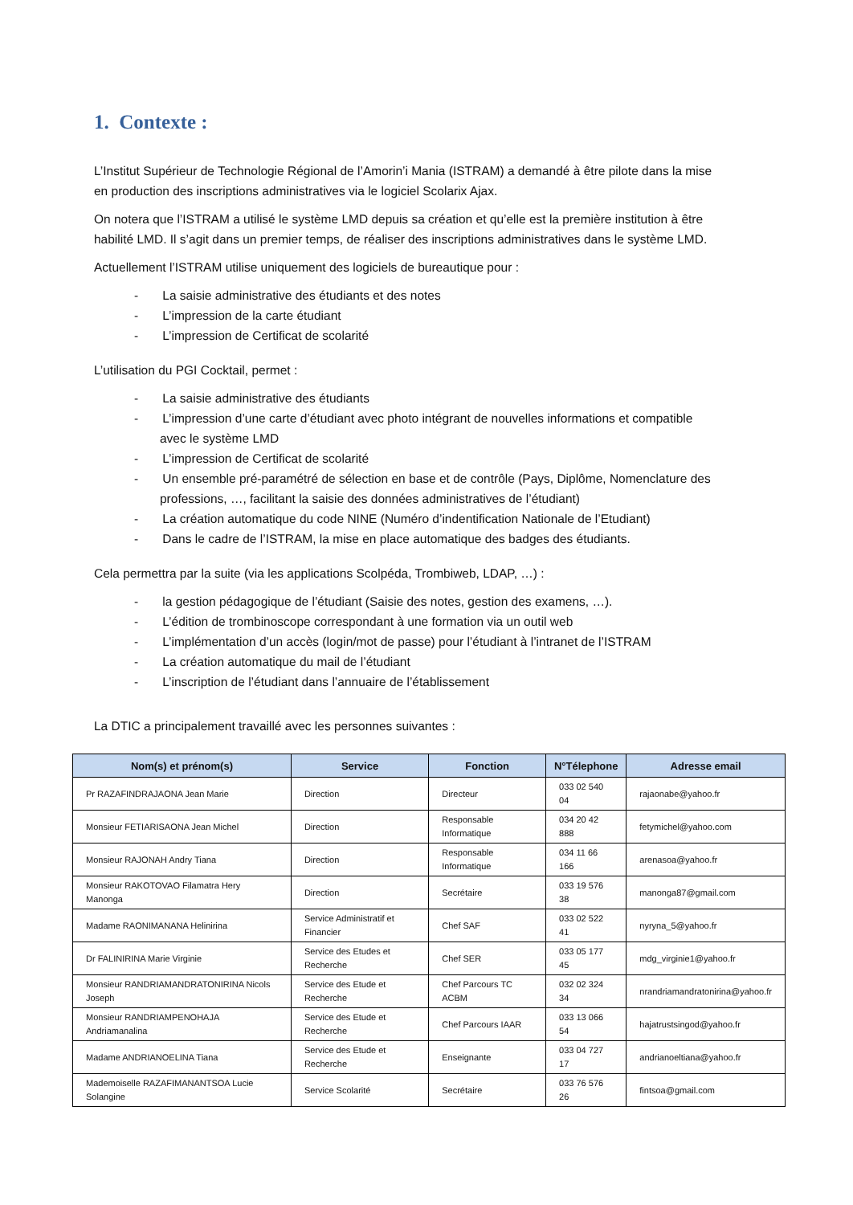1. Contexte :
L’Institut Supérieur de Technologie Régional de l’Amorin’i Mania (ISTRAM) a demandé à être pilote dans la mise en production des inscriptions administratives via le logiciel Scolarix Ajax.
On notera que l’ISTRAM a utilisé le système LMD depuis sa création et qu’elle est la première institution à être habilité LMD. Il s’agit dans un premier temps, de réaliser des inscriptions administratives dans le système LMD.
Actuellement l’ISTRAM utilise uniquement des logiciels de bureautique pour :
- La saisie administrative des étudiants et des notes
- L’impression de la carte étudiant
- L’impression de Certificat de scolarité
L’utilisation du PGI Cocktail, permet :
- La saisie administrative des étudiants
- L’impression d’une carte d’étudiant avec photo intégrant de nouvelles informations et compatible avec le système LMD
- L’impression de Certificat de scolarité
- Un ensemble pré-paramétré de sélection en base et de contrôle (Pays, Diplôme, Nomenclature des professions, …, facilitant la saisie des données administratives de l’étudiant)
- La création automatique du code NINE (Numéro d’indentification Nationale de l’Etudiant)
- Dans le cadre de l’ISTRAM, la mise en place automatique des badges des étudiants.
Cela permettra par la suite (via les applications Scolpéda, Trombiweb, LDAP, …) :
- la gestion pédagogique de l’étudiant (Saisie des notes, gestion des examens, …).
- L’édition de trombinoscope correspondant à une formation via un outil web
- L’implémentation d’un accès (login/mot de passe) pour l’étudiant à l’intranet de l’ISTRAM
- La création automatique du mail de l’étudiant
- L’inscription de l’étudiant dans l’annuaire de l’établissement
La DTIC a principalement travaillé avec les personnes suivantes :
| Nom(s) et prénom(s) | Service | Fonction | N°Télephone | Adresse email |
| --- | --- | --- | --- | --- |
| Pr RAZAFINDRAJAONA Jean Marie | Direction | Directeur | 033 02 540 04 | rajaonabe@yahoo.fr |
| Monsieur FETIARISAONA Jean Michel | Direction | Responsable Informatique | 034 20 42 888 | fetymichel@yahoo.com |
| Monsieur RAJONAH Andry Tiana | Direction | Responsable Informatique | 034 11 66 166 | arenasoa@yahoo.fr |
| Monsieur RAKOTOVAO Filamatra Hery Manonga | Direction | Secrétaire | 033 19 576 38 | manonga87@gmail.com |
| Madame RAONIMANANA Helinirina | Service Administratif et Financier | Chef SAF | 033 02 522 41 | nyryna_5@yahoo.fr |
| Dr FALINIRINA Marie Virginie | Service des Etudes et Recherche | Chef SER | 033 05 177 45 | mdg_virginie1@yahoo.fr |
| Monsieur RANDRIAMANDRATONIRINA Nicols Joseph | Service des Etude et Recherche | Chef Parcours TC ACBM | 032 02 324 34 | nrandriamandratonirina@yahoo.fr |
| Monsieur RANDRIAMPENOHAJA Andriamanalina | Service des Etude et Recherche | Chef Parcours IAAR | 033 13 066 54 | hajatrustsingod@yahoo.fr |
| Madame ANDRIANOELINA Tiana | Service des Etude et Recherche | Enseignante | 033 04 727 17 | andrianoeltiana@yahoo.fr |
| Mademoiselle RAZAFIMANANTSOA Lucie Solangine | Service Scolarité | Secrétaire | 033 76 576 26 | fintsoa@gmail.com |